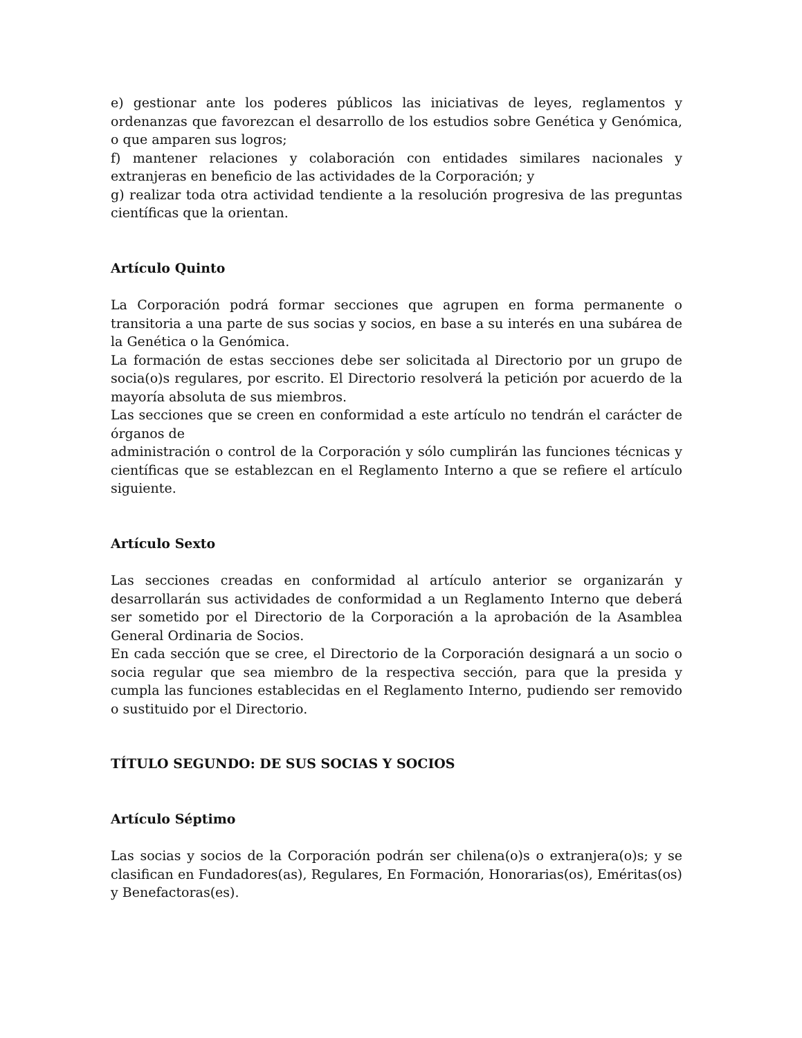e) gestionar ante los poderes públicos las iniciativas de leyes, reglamentos y ordenanzas que favorezcan el desarrollo de los estudios sobre Genética y Genómica, o que amparen sus logros;
f) mantener relaciones y colaboración con entidades similares nacionales y extranjeras en beneficio de las actividades de la Corporación; y
g) realizar toda otra actividad tendiente a la resolución progresiva de las preguntas científicas que la orientan.
Artículo Quinto
La Corporación podrá formar secciones que agrupen en forma permanente o transitoria a una parte de sus socias y socios, en base a su interés en una subárea de la Genética o la Genómica.
La formación de estas secciones debe ser solicitada al Directorio por un grupo de socia(o)s regulares, por escrito. El Directorio resolverá la petición por acuerdo de la mayoría absoluta de sus miembros.
Las secciones que se creen en conformidad a este artículo no tendrán el carácter de órganos de
administración o control de la Corporación y sólo cumplirán las funciones técnicas y científicas que se establezcan en el Reglamento Interno a que se refiere el artículo siguiente.
Artículo Sexto
Las secciones creadas en conformidad al artículo anterior se organizarán y desarrollarán sus actividades de conformidad a un Reglamento Interno que deberá ser sometido por el Directorio de la Corporación a la aprobación de la Asamblea General Ordinaria de Socios.
En cada sección que se cree, el Directorio de la Corporación designará a un socio o socia regular que sea miembro de la respectiva sección, para que la presida y cumpla las funciones establecidas en el Reglamento Interno, pudiendo ser removido o sustituido por el Directorio.
TÍTULO SEGUNDO: DE SUS SOCIAS Y SOCIOS
Artículo Séptimo
Las socias y socios de la Corporación podrán ser chilena(o)s o extranjera(o)s; y se clasifican en Fundadores(as), Regulares, En Formación, Honorarias(os), Eméritas(os) y Benefactoras(es).